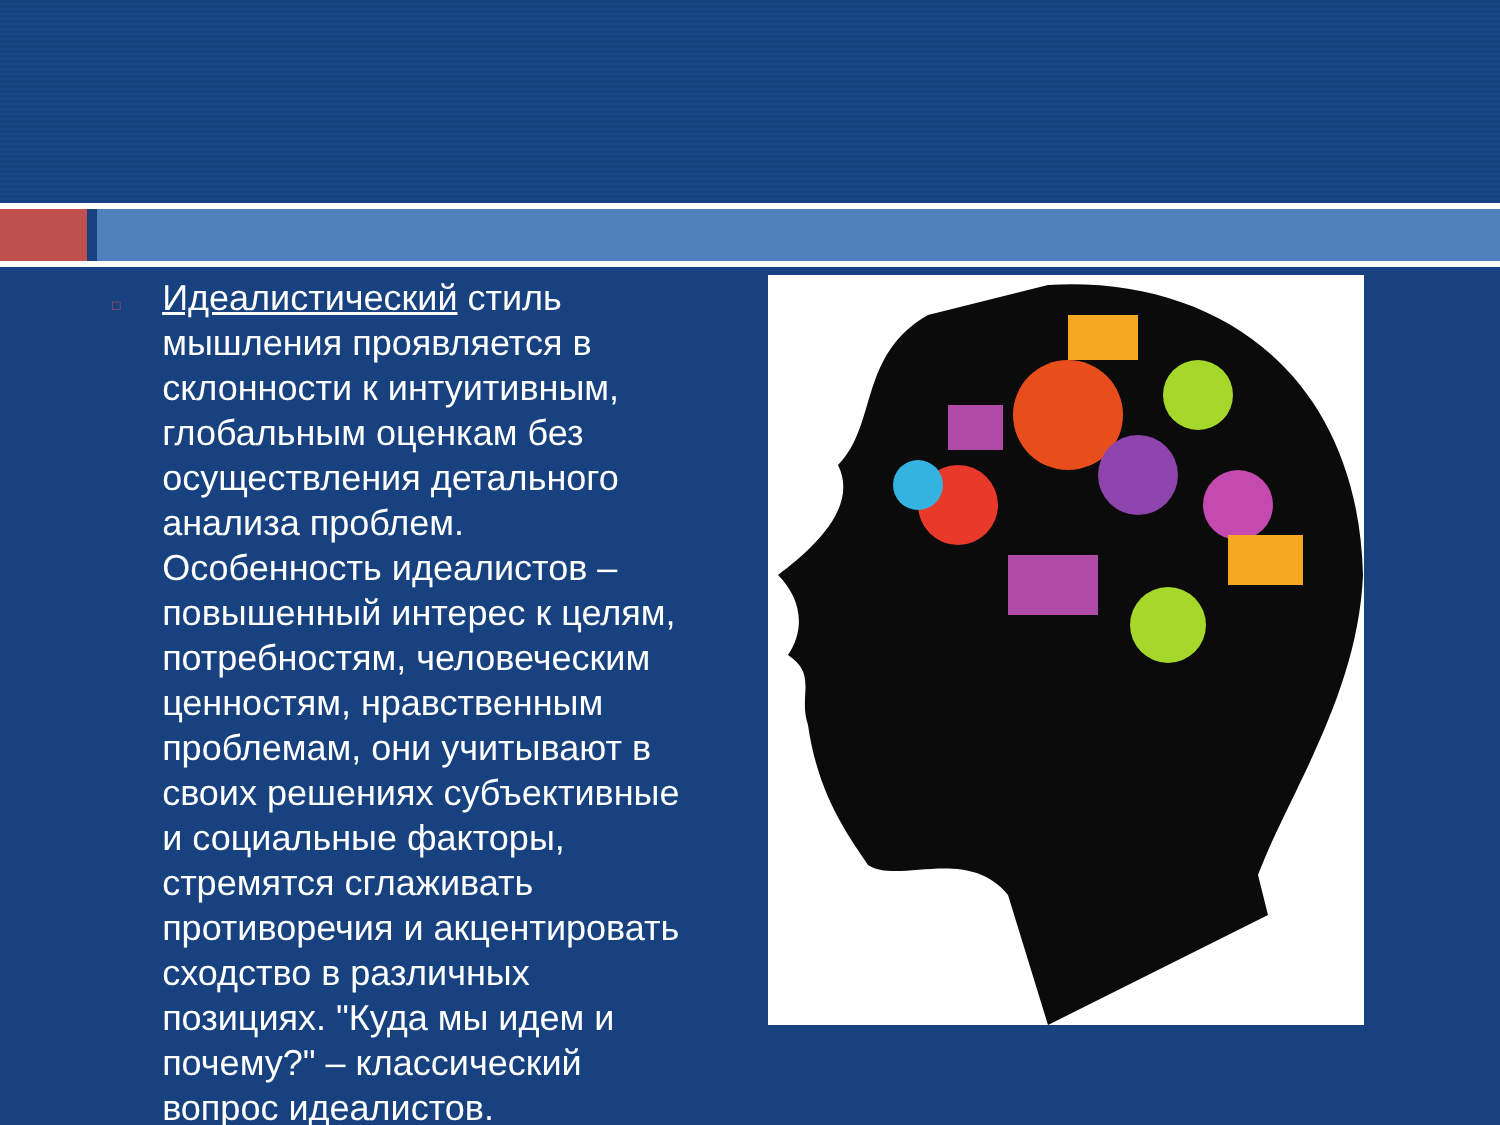□
Идеалистический стиль мышления проявляется в склонности к интуитивным, глобальным оценкам без осуществления детального анализа проблем. Особенность идеалистов – повышенный интерес к целям, потребностям, человеческим ценностям, нравственным проблемам, они учитывают в своих решениях субъективные и социальные факторы, стремятся сглаживать противоречия и акцентировать сходство в различных позициях. "Куда мы идем и почему?" – классический вопрос идеалистов.